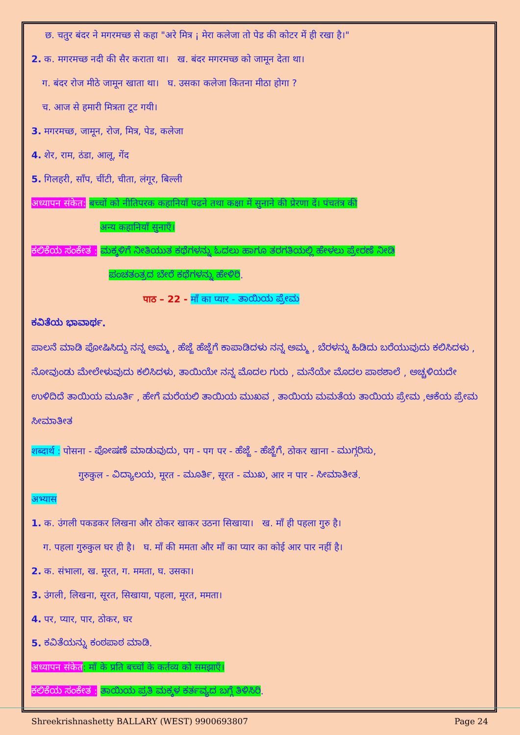छ. चतुर बंदर ने मगरमच्छ से कहा "अरे मित्र ¡ मेरा कलेजा तो पेड की कोटर में ही रखा है।"
2. क. मगरमच्छ नदी की सैर कराता था। ख. बंदर मगरमच्छ को जामून देता था।
ग. बंदर रोज मीठे जामून खाता था। घ. उसका कलेजा कितना मीठा होगा ?
च. आज से हमारी मित्रता टूट गयी।
3. मगरमच्छ, जामून, रोज, मित्र, पेड, कलेजा
4. शेर, राम, ठंडा, आलू, गेंद
5. गिलहरी, साँप, चींटी, चीता, लंगूर, बिल्ली
अध्यापन संकेत: बच्चों को नीतिपरक कहानियाँ पढने तथा कक्षा में सुनाने की प्रेरणा दें। पंचतंत्र की
अन्य कहानियाँ सुनाएँ।
ಕಲಿಕೆಯ ಸಂಕೇತ : ಮಕ್ಕಳಿಗೆ ನೀತಿಯುತ ಕಥೆಗಳನ್ನು ಓದಲು ಹಾಗೂ ತರಗತಿಯಲ್ಲಿ ಹೇಳಲು ಪ್ರೇರಣೆ ನೀಡಿ
ಪಂಚತಂತ್ರದ ಬೇರೆ ಕಥೆಗಳನ್ನು ಹೇಳಿರಿ.
पाठ – 22 - माँ का प्यार - ತಾಯಿಯ ಪ್ರೇಮ
ಕವಿತೆಯ ಭಾವಾರ್ಥ.
ಪಾಲನೆ ಮಾಡಿ ಪೋಷಿಸಿದ್ದು ನನ್ನ ಅಮ್ಮ , ಹೆಜ್ಜೆ ಹೆಜ್ಜೆಗೆ ಕಾಪಾಡಿದಳು ನನ್ನ ಅಮ್ಮ , ಬೆರಳನ್ನು ಹಿಡಿದು ಬರೆಯುವುದು ಕಲಿಸಿದಳು , ನೋವುಂಡು ಮೇಲೇಳುವುದು ಕಲಿಸಿದಳು, ತಾಯಿಯೇ ನನ್ನ ಮೊದಲ ಗುರು , ಮನೆಯೇ ಮೊದಲ ಪಾಠಶಾಲೆ , ಅಚ್ಚಳಿಯದೇ ಉಳಿದಿದೆ ತಾಯಿಯ ಮೂರ್ತಿ , ಹೇಗೆ ಮರೆಯಲಿ ತಾಯಿಯ ಮುಖವ , ತಾಯಿಯ ಮಮತೆಯ ತಾಯಿಯ ಪ್ರೇಮ ,ಆಕೆಯ ಪ್ರೇಮ ಸೀಮಾತೀತ
शब्दार्थ : पोसना - ಪೋಷಣೆ ಮಾಡುವುದು, पग - पग पर - ಹೆಜ್ಜೆ - ಹೆಜ್ಜೆಗೆ, ठोकर खाना - ಮುಗ್ಗರಿಸು,
गुरुकुल - ವಿದ್ಯಾಲಯ, मूरत - ಮೂರ್ತಿ, सूरत - ಮುಖ, आर न पार - ಸೀಮಾತೀತ.
अभ्यास
1. क. उंगली पकडकर लिखना और ठोकर खाकर उठना सिखाया। ख. माँ ही पहला गुरु है।
ग. पहला गुरुकुल घर ही है। घ. माँ की ममता और माँ का प्यार का कोई आर पार नहीं है।
2. क. संभाला, ख. मूरत, ग. ममता, घ. उसका।
3. उंगली, लिखना, सूरत, सिखाया, पहला, मूरत, ममता।
4. पर, प्यार, पार, ठोकर, घर
5. ಕವಿತೆಯನ್ನು ಕಂಠಪಾಠ ಮಾಡಿ.
अध्यापन संकेत: माँ के प्रति बच्चों के कर्तव्य को समझाएँ।
ಕಲಿಕೆಯ ಸಂಕೇತ : ತಾಯಿಯ ಪ್ರತಿ ಮಕ್ಕಳ ಕರ್ತವ್ಯದ ಬಗ್ಗೆ ತಿಳಿಸಿರಿ.
Shreekrishnashetty BALLARY (WEST) 9900693807 Page 24